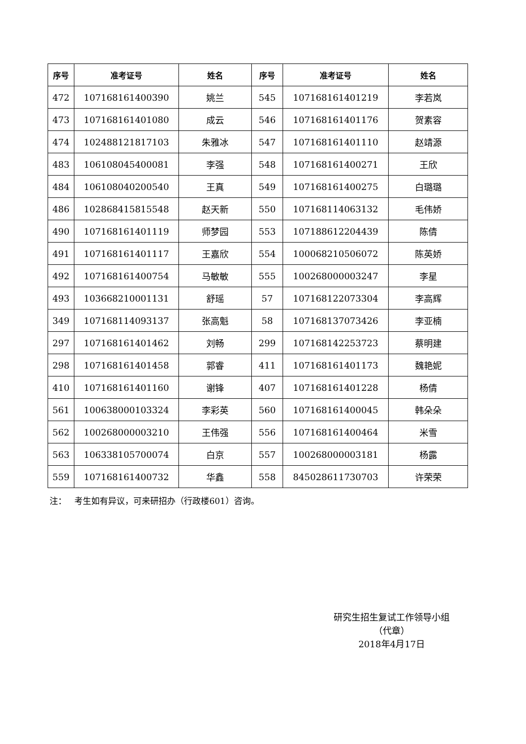| 序号 | 准考证号 | 姓名 | 序号 | 准考证号 | 姓名 |
| --- | --- | --- | --- | --- | --- |
| 472 | 107168161400390 | 姚兰 | 545 | 107168161401219 | 李若岚 |
| 473 | 107168161401080 | 成云 | 546 | 107168161401176 | 贺素容 |
| 474 | 102488121817103 | 朱雅冰 | 547 | 107168161401110 | 赵靖源 |
| 483 | 106108045400081 | 李强 | 548 | 107168161400271 | 王欣 |
| 484 | 106108040200540 | 王真 | 549 | 107168161400275 | 白璐璐 |
| 486 | 102868415815548 | 赵天新 | 550 | 107168114063132 | 毛伟娇 |
| 490 | 107168161401119 | 师梦园 | 553 | 107188612204439 | 陈倩 |
| 491 | 107168161401117 | 王嘉欣 | 554 | 100068210506072 | 陈英娇 |
| 492 | 107168161400754 | 马敏敏 | 555 | 100268000003247 | 李星 |
| 493 | 103668210001131 | 舒瑶 | 57 | 107168122073304 | 李高辉 |
| 349 | 107168114093137 | 张高魁 | 58 | 107168137073426 | 李亚楠 |
| 297 | 107168161401462 | 刘畅 | 299 | 107168142253723 | 蔡明建 |
| 298 | 107168161401458 | 郭睿 | 411 | 107168161401173 | 魏艳妮 |
| 410 | 107168161401160 | 谢锋 | 407 | 107168161401228 | 杨倩 |
| 561 | 100638000103324 | 李彩英 | 560 | 107168161400045 | 韩朵朵 |
| 562 | 100268000003210 | 王伟强 | 556 | 107168161400464 | 米雪 |
| 563 | 106338105700074 | 白京 | 557 | 100268000003181 | 杨露 |
| 559 | 107168161400732 | 华鑫 | 558 | 845028611730703 | 许荣荣 |
注： 考生如有异议，可来研招办（行政楼601）咨询。
研究生招生复试工作领导小组
（代章）
2018年4月17日